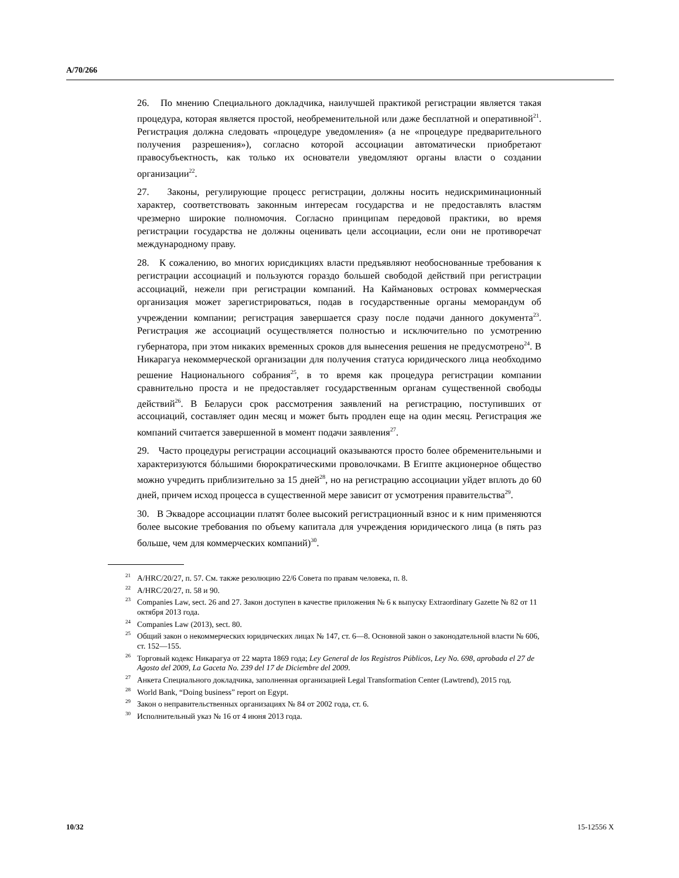A/70/266
26. По мнению Специального докладчика, наилучшей практикой регистрации является такая процедура, которая является простой, необременительной или даже бесплатной и оперативной<sup>21</sup>. Регистрация должна следовать «процедуре уведомления» (а не «процедуре предварительного получения разрешения»), согласно которой ассоциации автоматически приобретают правосубъектность, как только их основатели уведомляют органы власти о создании организации<sup>22</sup>.
27. Законы, регулирующие процесс регистрации, должны носить недискриминационный характер, соответствовать законным интересам государства и не предоставлять властям чрезмерно широкие полномочия. Согласно принципам передовой практики, во время регистрации государства не должны оценивать цели ассоциации, если они не противоречат международному праву.
28. К сожалению, во многих юрисдикциях власти предъявляют необоснованные требования к регистрации ассоциаций и пользуются гораздо большей свободой действий при регистрации ассоциаций, нежели при регистрации компаний. На Каймановых островах коммерческая организация может зарегистрироваться, подав в государственные органы меморандум об учреждении компании; регистрация завершается сразу после подачи данного документа<sup>23</sup>. Регистрация же ассоциаций осуществляется полностью и исключительно по усмотрению губернатора, при этом никаких временных сроков для вынесения решения не предусмотрено<sup>24</sup>. В Никарагуа некоммерческой организации для получения статуса юридического лица необходимо решение Национального собрания<sup>25</sup>, в то время как процедура регистрации компании сравнительно проста и не предоставляет государственным органам существенной свободы действий<sup>26</sup>. В Беларуси срок рассмотрения заявлений на регистрацию, поступивших от ассоциаций, составляет один месяц и может быть продлен еще на один месяц. Регистрация же компаний считается завершенной в момент подачи заявления<sup>27</sup>.
29. Часто процедуры регистрации ассоциаций оказываются просто более обременительными и характеризуются бóльшими бюрократическими проволочками. В Египте акционерное общество можно учредить приблизительно за 15 дней<sup>28</sup>, но на регистрацию ассоциации уйдет вплоть до 60 дней, причем исход процесса в существенной мере зависит от усмотрения правительства<sup>29</sup>.
30. В Эквадоре ассоциации платят более высокий регистрационный взнос и к ним применяются более высокие требования по объему капитала для учреждения юридического лица (в пять раз больше, чем для коммерческих компаний)<sup>30</sup>.
<sup>21</sup> A/HRC/20/27, п. 57. См. также резолюцию 22/6 Совета по правам человека, п. 8.
<sup>22</sup> A/HRC/20/27, п. 58 и 90.
<sup>23</sup> Companies Law, sect. 26 and 27. Закон доступен в качестве приложения № 6 к выпуску Extraordinary Gazette № 82 от 11 октября 2013 года.
<sup>24</sup> Companies Law (2013), sect. 80.
<sup>25</sup> Общий закон о некоммерческих юридических лицах № 147, ст. 6—8. Основной закон о законодательной власти № 606, ст. 152—155.
<sup>26</sup> Торговый кодекс Никарагуа от 22 марта 1869 года; Ley General de los Registros Públicos, Ley No. 698, aprobada el 27 de Agosto del 2009, La Gaceta No. 239 del 17 de Diciembre del 2009.
<sup>27</sup> Анкета Специального докладчика, заполненная организацией Legal Transformation Center (Lawtrend), 2015 год.
<sup>28</sup> World Bank, “Doing business” report on Egypt.
<sup>29</sup> Закон о неправительственных организациях № 84 от 2002 года, ст. 6.
<sup>30</sup> Исполнительный указ № 16 от 4 июня 2013 года.
10/32 15-12556 X